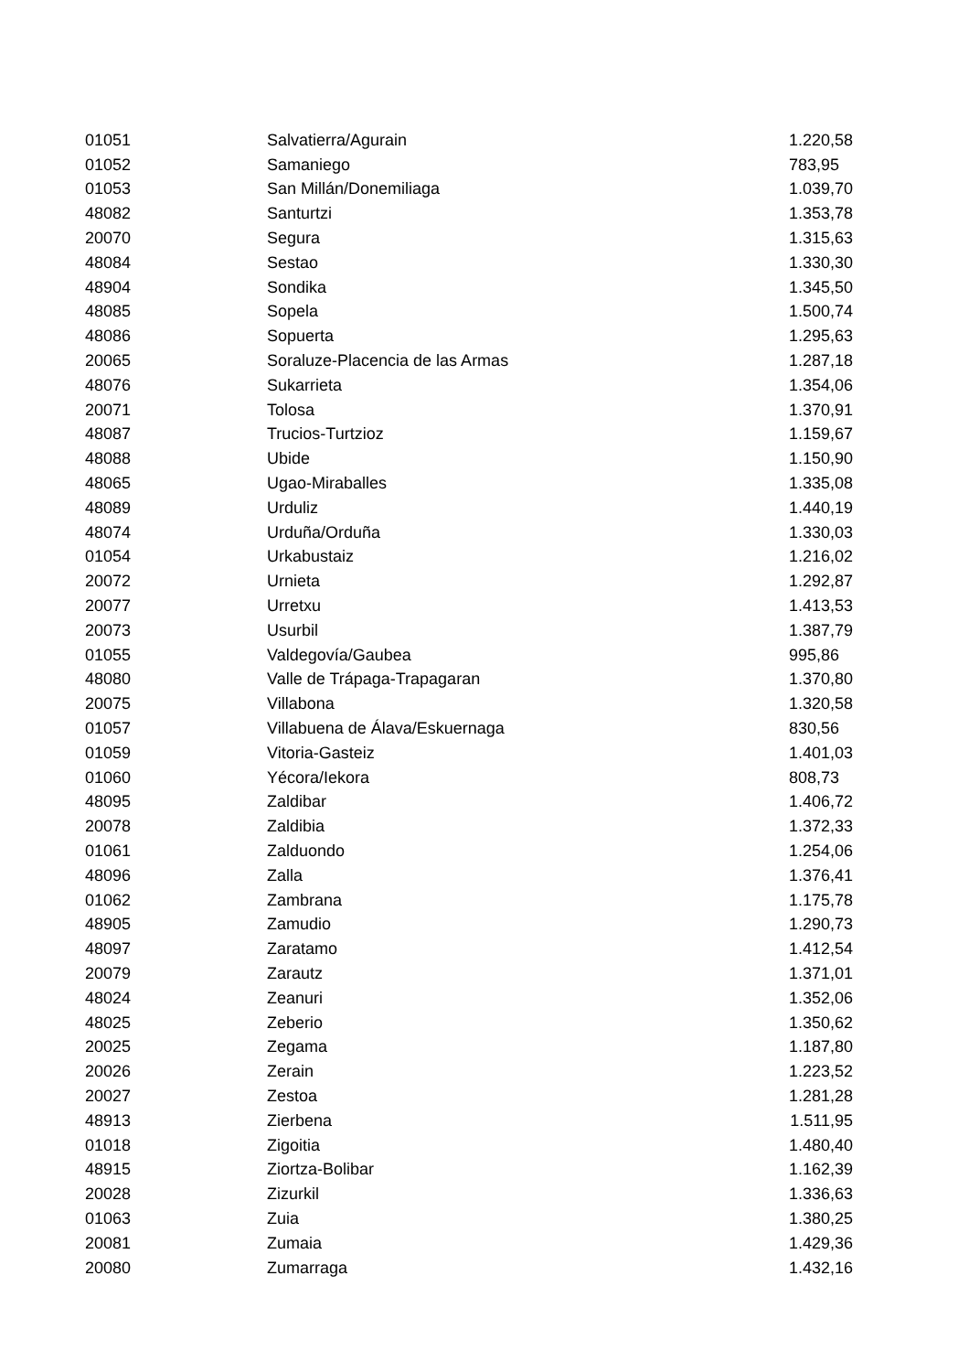| 01051 | Salvatierra/Agurain | 1.220,58 |
| 01052 | Samaniego | 783,95 |
| 01053 | San Millán/Donemiliaga | 1.039,70 |
| 48082 | Santurtzi | 1.353,78 |
| 20070 | Segura | 1.315,63 |
| 48084 | Sestao | 1.330,30 |
| 48904 | Sondika | 1.345,50 |
| 48085 | Sopela | 1.500,74 |
| 48086 | Sopuerta | 1.295,63 |
| 20065 | Soraluze-Placencia de las Armas | 1.287,18 |
| 48076 | Sukarrieta | 1.354,06 |
| 20071 | Tolosa | 1.370,91 |
| 48087 | Trucios-Turtzioz | 1.159,67 |
| 48088 | Ubide | 1.150,90 |
| 48065 | Ugao-Miraballes | 1.335,08 |
| 48089 | Urduliz | 1.440,19 |
| 48074 | Urduña/Orduña | 1.330,03 |
| 01054 | Urkabustaiz | 1.216,02 |
| 20072 | Urnieta | 1.292,87 |
| 20077 | Urretxu | 1.413,53 |
| 20073 | Usurbil | 1.387,79 |
| 01055 | Valdegovía/Gaubea | 995,86 |
| 48080 | Valle de Trápaga-Trapagaran | 1.370,80 |
| 20075 | Villabona | 1.320,58 |
| 01057 | Villabuena de Álava/Eskuernaga | 830,56 |
| 01059 | Vitoria-Gasteiz | 1.401,03 |
| 01060 | Yécora/Iekora | 808,73 |
| 48095 | Zaldibar | 1.406,72 |
| 20078 | Zaldibia | 1.372,33 |
| 01061 | Zalduondo | 1.254,06 |
| 48096 | Zalla | 1.376,41 |
| 01062 | Zambrana | 1.175,78 |
| 48905 | Zamudio | 1.290,73 |
| 48097 | Zaratamo | 1.412,54 |
| 20079 | Zarautz | 1.371,01 |
| 48024 | Zeanuri | 1.352,06 |
| 48025 | Zeberio | 1.350,62 |
| 20025 | Zegama | 1.187,80 |
| 20026 | Zerain | 1.223,52 |
| 20027 | Zestoa | 1.281,28 |
| 48913 | Zierbena | 1.511,95 |
| 01018 | Zigoitia | 1.480,40 |
| 48915 | Ziortza-Bolibar | 1.162,39 |
| 20028 | Zizurkil | 1.336,63 |
| 01063 | Zuia | 1.380,25 |
| 20081 | Zumaia | 1.429,36 |
| 20080 | Zumarraga | 1.432,16 |